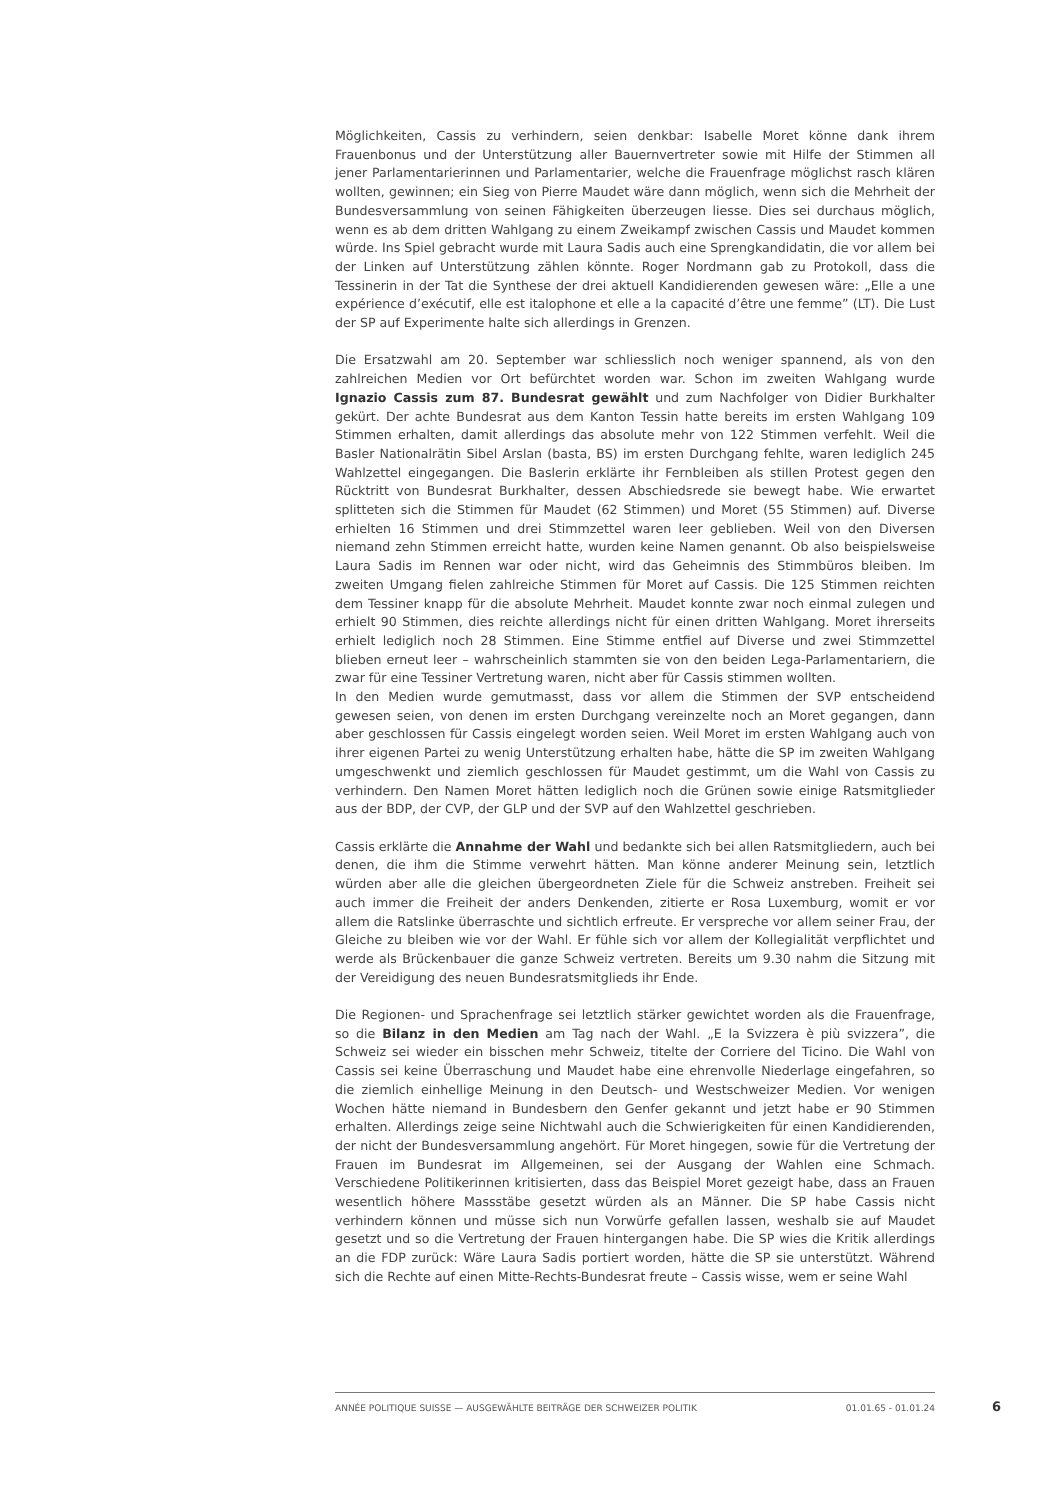Möglichkeiten, Cassis zu verhindern, seien denkbar: Isabelle Moret könne dank ihrem Frauenbonus und der Unterstützung aller Bauernvertreter sowie mit Hilfe der Stimmen all jener Parlamentarierinnen und Parlamentarier, welche die Frauenfrage möglichst rasch klären wollten, gewinnen; ein Sieg von Pierre Maudet wäre dann möglich, wenn sich die Mehrheit der Bundesversammlung von seinen Fähigkeiten überzeugen liesse. Dies sei durchaus möglich, wenn es ab dem dritten Wahlgang zu einem Zweikampf zwischen Cassis und Maudet kommen würde. Ins Spiel gebracht wurde mit Laura Sadis auch eine Sprengkandidatin, die vor allem bei der Linken auf Unterstützung zählen könnte. Roger Nordmann gab zu Protokoll, dass die Tessinerin in der Tat die Synthese der drei aktuell Kandidierenden gewesen wäre: „Elle a une expérience d’exécutif, elle est italophone et elle a la capacité d’être une femme” (LT). Die Lust der SP auf Experimente halte sich allerdings in Grenzen.
Die Ersatzwahl am 20. September war schliesslich noch weniger spannend, als von den zahlreichen Medien vor Ort befürchtet worden war. Schon im zweiten Wahlgang wurde Ignazio Cassis zum 87. Bundesrat gewählt und zum Nachfolger von Didier Burkhalter gekürt. Der achte Bundesrat aus dem Kanton Tessin hatte bereits im ersten Wahlgang 109 Stimmen erhalten, damit allerdings das absolute mehr von 122 Stimmen verfehlt. Weil die Basler Nationalrätin Sibel Arslan (basta, BS) im ersten Durchgang fehlte, waren lediglich 245 Wahlzettel eingegangen. Die Baslerin erklärte ihr Fernbleiben als stillen Protest gegen den Rücktritt von Bundesrat Burkhalter, dessen Abschiedsrede sie bewegt habe. Wie erwartet splitteten sich die Stimmen für Maudet (62 Stimmen) und Moret (55 Stimmen) auf. Diverse erhielten 16 Stimmen und drei Stimmzettel waren leer geblieben. Weil von den Diversen niemand zehn Stimmen erreicht hatte, wurden keine Namen genannt. Ob also beispielsweise Laura Sadis im Rennen war oder nicht, wird das Geheimnis des Stimmbüros bleiben. Im zweiten Umgang fielen zahlreiche Stimmen für Moret auf Cassis. Die 125 Stimmen reichten dem Tessiner knapp für die absolute Mehrheit. Maudet konnte zwar noch einmal zulegen und erhielt 90 Stimmen, dies reichte allerdings nicht für einen dritten Wahlgang. Moret ihrerseits erhielt lediglich noch 28 Stimmen. Eine Stimme entfiel auf Diverse und zwei Stimmzettel blieben erneut leer – wahrscheinlich stammten sie von den beiden Lega-Parlamentariern, die zwar für eine Tessiner Vertretung waren, nicht aber für Cassis stimmen wollten.
In den Medien wurde gemutmasst, dass vor allem die Stimmen der SVP entscheidend gewesen seien, von denen im ersten Durchgang vereinzelte noch an Moret gegangen, dann aber geschlossen für Cassis eingelegt worden seien. Weil Moret im ersten Wahlgang auch von ihrer eigenen Partei zu wenig Unterstützung erhalten habe, hätte die SP im zweiten Wahlgang umgeschwenkt und ziemlich geschlossen für Maudet gestimmt, um die Wahl von Cassis zu verhindern. Den Namen Moret hätten lediglich noch die Grünen sowie einige Ratsmitglieder aus der BDP, der CVP, der GLP und der SVP auf den Wahlzettel geschrieben.
Cassis erklärte die Annahme der Wahl und bedankte sich bei allen Ratsmitgliedern, auch bei denen, die ihm die Stimme verwehrt hätten. Man könne anderer Meinung sein, letztlich würden aber alle die gleichen übergeordneten Ziele für die Schweiz anstreben. Freiheit sei auch immer die Freiheit der anders Denkenden, zitierte er Rosa Luxemburg, womit er vor allem die Ratslinke überraschte und sichtlich erfreute. Er verspreche vor allem seiner Frau, der Gleiche zu bleiben wie vor der Wahl. Er fühle sich vor allem der Kollegialität verpflichtet und werde als Brückenbauer die ganze Schweiz vertreten. Bereits um 9.30 nahm die Sitzung mit der Vereidigung des neuen Bundesratsmitglieds ihr Ende.
Die Regionen- und Sprachenfrage sei letztlich stärker gewichtet worden als die Frauenfrage, so die Bilanz in den Medien am Tag nach der Wahl. „E la Svizzera è più svizzera”, die Schweiz sei wieder ein bisschen mehr Schweiz, titelte der Corriere del Ticino. Die Wahl von Cassis sei keine Überraschung und Maudet habe eine ehrenvolle Niederlage eingefahren, so die ziemlich einhellige Meinung in den Deutsch- und Westschweizer Medien. Vor wenigen Wochen hätte niemand in Bundesbern den Genfer gekannt und jetzt habe er 90 Stimmen erhalten. Allerdings zeige seine Nichtwahl auch die Schwierigkeiten für einen Kandidierenden, der nicht der Bundesversammlung angehört. Für Moret hingegen, sowie für die Vertretung der Frauen im Bundesrat im Allgemeinen, sei der Ausgang der Wahlen eine Schmach. Verschiedene Politikerinnen kritisierten, dass das Beispiel Moret gezeigt habe, dass an Frauen wesentlich höhere Massstäbe gesetzt würden als an Männer. Die SP habe Cassis nicht verhindern können und müsse sich nun Vorwürfe gefallen lassen, weshalb sie auf Maudet gesetzt und so die Vertretung der Frauen hintergangen habe. Die SP wies die Kritik allerdings an die FDP zurück: Wäre Laura Sadis portiert worden, hätte die SP sie unterstützt. Während sich die Rechte auf einen Mitte-Rechts-Bundesrat freute – Cassis wisse, wem er seine Wahl
ANNÉE POLITIQUE SUISSE — AUSGEWÄHLTE BEITRÄGE DER SCHWEIZER POLITIK 01.01.65 - 01.01.24
6